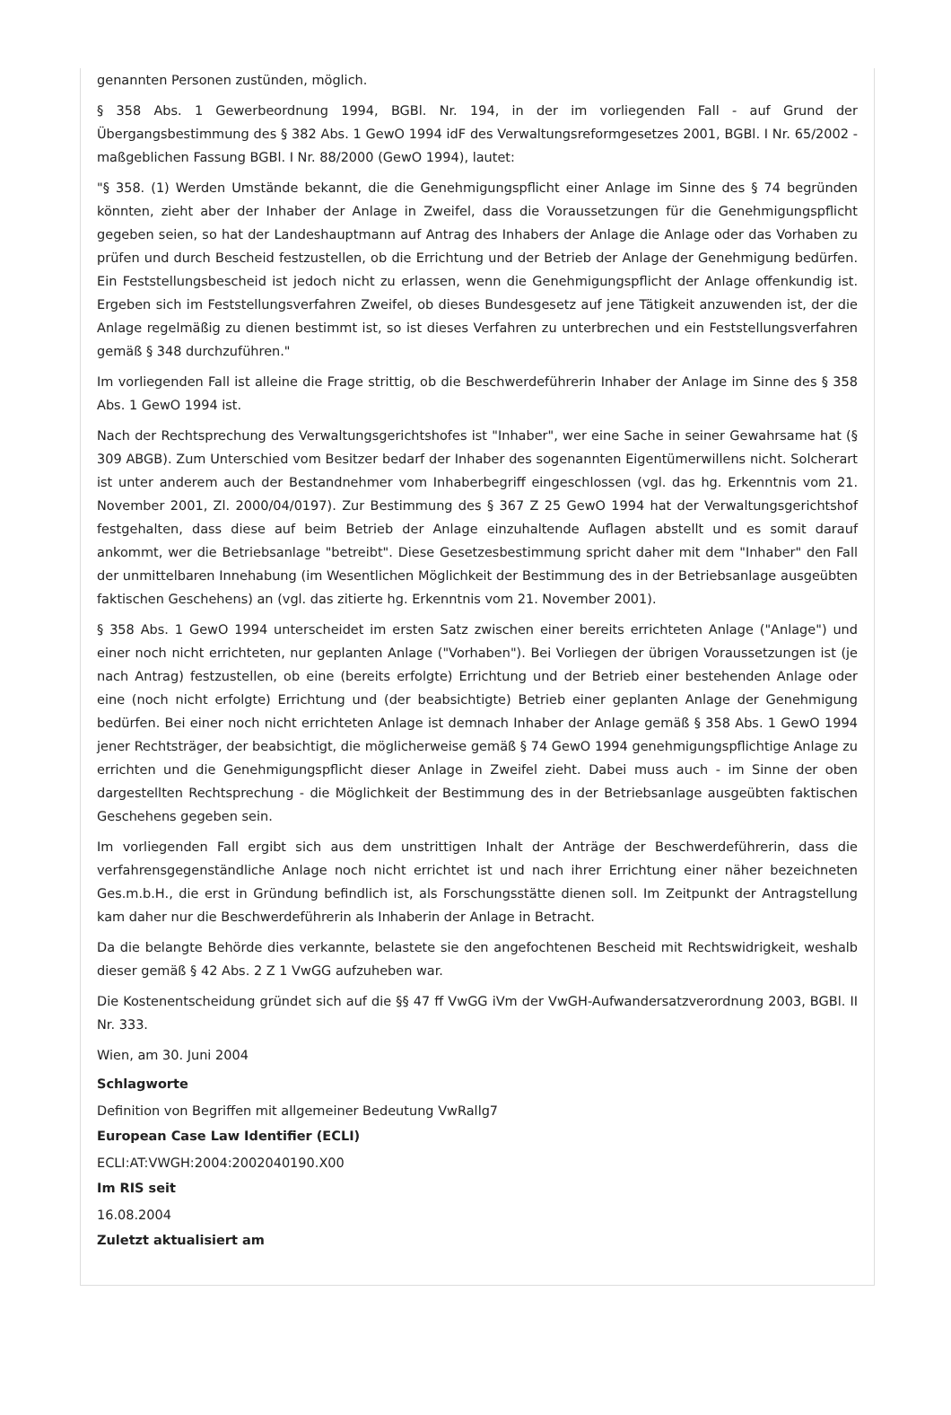genannten Personen zustünden, möglich.
§ 358 Abs. 1 Gewerbeordnung 1994, BGBl. Nr. 194, in der im vorliegenden Fall - auf Grund der Übergangsbestimmung des § 382 Abs. 1 GewO 1994 idF des Verwaltungsreformgesetzes 2001, BGBl. I Nr. 65/2002 - maßgeblichen Fassung BGBl. I Nr. 88/2000 (GewO 1994), lautet:
"§ 358. (1) Werden Umstände bekannt, die die Genehmigungspflicht einer Anlage im Sinne des § 74 begründen könnten, zieht aber der Inhaber der Anlage in Zweifel, dass die Voraussetzungen für die Genehmigungspflicht gegeben seien, so hat der Landeshauptmann auf Antrag des Inhabers der Anlage die Anlage oder das Vorhaben zu prüfen und durch Bescheid festzustellen, ob die Errichtung und der Betrieb der Anlage der Genehmigung bedürfen. Ein Feststellungsbescheid ist jedoch nicht zu erlassen, wenn die Genehmigungspflicht der Anlage offenkundig ist. Ergeben sich im Feststellungsverfahren Zweifel, ob dieses Bundesgesetz auf jene Tätigkeit anzuwenden ist, der die Anlage regelmäßig zu dienen bestimmt ist, so ist dieses Verfahren zu unterbrechen und ein Feststellungsverfahren gemäß § 348 durchzuführen."
Im vorliegenden Fall ist alleine die Frage strittig, ob die Beschwerdeführerin Inhaber der Anlage im Sinne des § 358 Abs. 1 GewO 1994 ist.
Nach der Rechtsprechung des Verwaltungsgerichtshofes ist "Inhaber", wer eine Sache in seiner Gewahrsame hat (§ 309 ABGB). Zum Unterschied vom Besitzer bedarf der Inhaber des sogenannten Eigentümerwillens nicht. Solcherart ist unter anderem auch der Bestandnehmer vom Inhaberbegriff eingeschlossen (vgl. das hg. Erkenntnis vom 21. November 2001, Zl. 2000/04/0197). Zur Bestimmung des § 367 Z 25 GewO 1994 hat der Verwaltungsgerichtshof festgehalten, dass diese auf beim Betrieb der Anlage einzuhaltende Auflagen abstellt und es somit darauf ankommt, wer die Betriebsanlage "betreibt". Diese Gesetzesbestimmung spricht daher mit dem "Inhaber" den Fall der unmittelbaren Innehabung (im Wesentlichen Möglichkeit der Bestimmung des in der Betriebsanlage ausgeübten faktischen Geschehens) an (vgl. das zitierte hg. Erkenntnis vom 21. November 2001).
§ 358 Abs. 1 GewO 1994 unterscheidet im ersten Satz zwischen einer bereits errichteten Anlage ("Anlage") und einer noch nicht errichteten, nur geplanten Anlage ("Vorhaben"). Bei Vorliegen der übrigen Voraussetzungen ist (je nach Antrag) festzustellen, ob eine (bereits erfolgte) Errichtung und der Betrieb einer bestehenden Anlage oder eine (noch nicht erfolgte) Errichtung und (der beabsichtigte) Betrieb einer geplanten Anlage der Genehmigung bedürfen. Bei einer noch nicht errichteten Anlage ist demnach Inhaber der Anlage gemäß § 358 Abs. 1 GewO 1994 jener Rechtsträger, der beabsichtigt, die möglicherweise gemäß § 74 GewO 1994 genehmigungspflichtige Anlage zu errichten und die Genehmigungspflicht dieser Anlage in Zweifel zieht. Dabei muss auch - im Sinne der oben dargestellten Rechtsprechung - die Möglichkeit der Bestimmung des in der Betriebsanlage ausgeübten faktischen Geschehens gegeben sein.
Im vorliegenden Fall ergibt sich aus dem unstrittigen Inhalt der Anträge der Beschwerdeführerin, dass die verfahrensgegenständliche Anlage noch nicht errichtet ist und nach ihrer Errichtung einer näher bezeichneten Ges.m.b.H., die erst in Gründung befindlich ist, als Forschungsstätte dienen soll. Im Zeitpunkt der Antragstellung kam daher nur die Beschwerdeführerin als Inhaberin der Anlage in Betracht.
Da die belangte Behörde dies verkannte, belastete sie den angefochtenen Bescheid mit Rechtswidrigkeit, weshalb dieser gemäß § 42 Abs. 2 Z 1 VwGG aufzuheben war.
Die Kostenentscheidung gründet sich auf die §§ 47 ff VwGG iVm der VwGH-Aufwandersatzverordnung 2003, BGBl. II Nr. 333.
Wien, am 30. Juni 2004
Schlagworte
Definition von Begriffen mit allgemeiner Bedeutung VwRallg7
European Case Law Identifier (ECLI)
ECLI:AT:VWGH:2004:2002040190.X00
Im RIS seit
16.08.2004
Zuletzt aktualisiert am